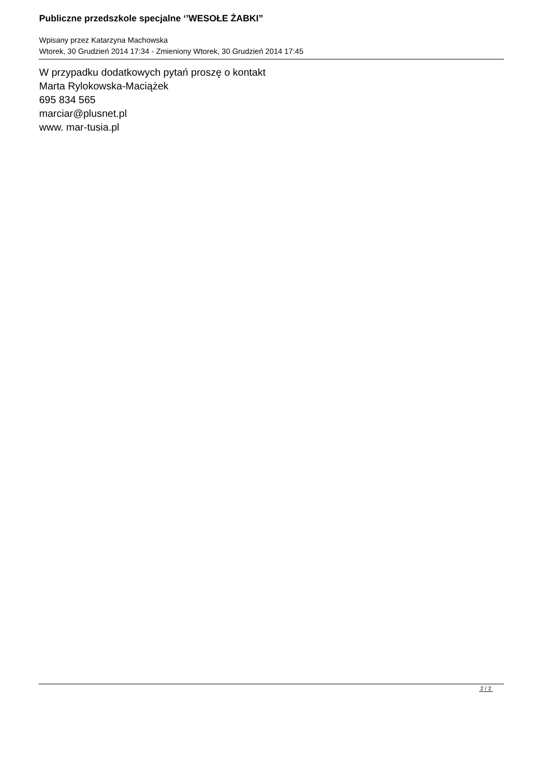Publiczne przedszkole specjalne ‘’WESOŁE ŻABKI”
Wpisany przez Katarzyna Machowska
Wtorek, 30 Grudzień 2014 17:34 - Zmieniony Wtorek, 30 Grudzień 2014 17:45
W przypadku dodatkowych pytań proszę o kontakt
Marta Rylokowska-Maciążek
695 834 565
marciar@plusnet.pl
www. mar-tusia.pl
2 / 2